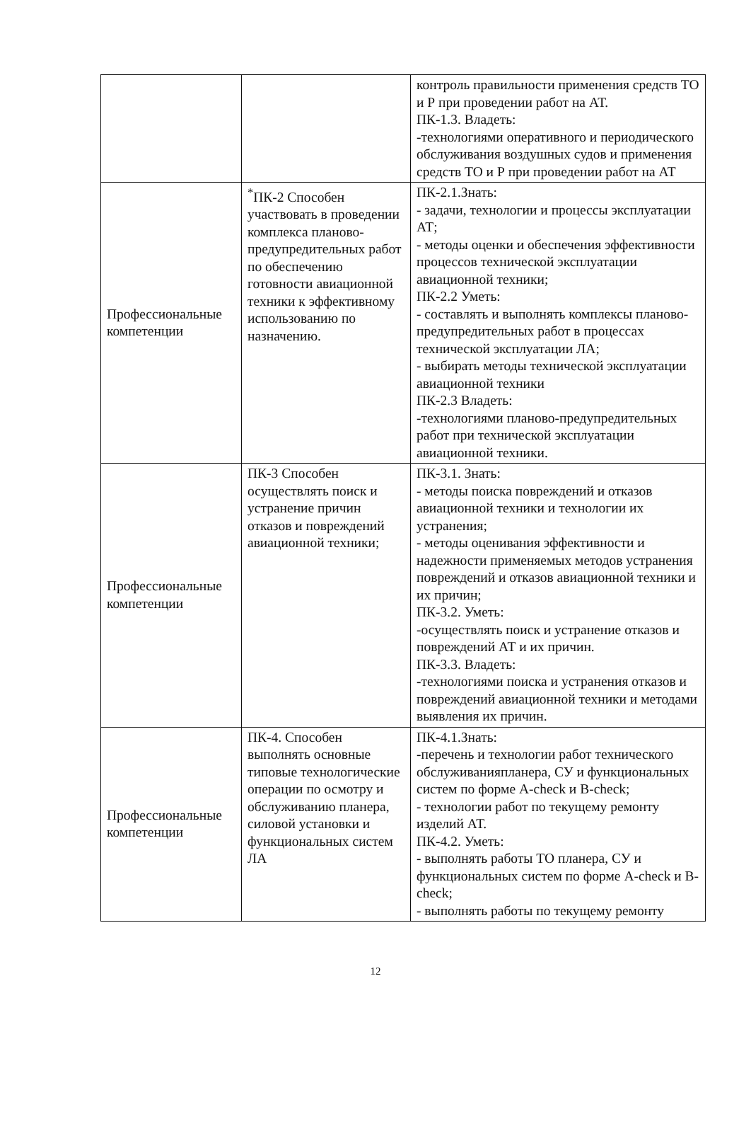| | | контроль правильности применения средств ТО и Р при проведении работ на АТ. ПК-1.3. Владеть: -технологиями оперативного и периодического обслуживания воздушных судов и применения средств ТО и Р при проведении работ на АТ |
| Профессиональные компетенции | <sup>*</sup> ПК-2 Способен участвовать в проведении комплекса планово-предупредительных работ по обеспечению готовности авиационной техники к эффективному использованию по назначению. | ПК-2.1.Знать: - задачи, технологии и процессы эксплуатации АТ; - методы оценки и обеспечения эффективности процессов технической эксплуатации авиационной техники; ПК-2.2 Уметь: - составлять и выполнять комплексы планово-предупредительных работ в процессах технической эксплуатации ЛА; - выбирать методы технической эксплуатации авиационной техники ПК-2.3 Владеть: -технологиями планово-предупредительных работ при технической эксплуатации авиационной техники. |
| Профессиональные компетенции | ПК-3 Способен осуществлять поиск и устранение причин отказов и повреждений авиационной техники; | ПК-3.1. Знать: - методы поиска повреждений и отказов авиационной техники и технологии их устранения; - методы оценивания эффективности и надежности применяемых методов устранения повреждений и отказов авиационной техники и их причин; ПК-3.2. Уметь: -осуществлять поиск и устранение отказов и повреждений АТ и их причин. ПК-3.3. Владеть: -технологиями поиска и устранения отказов и повреждений авиационной техники и методами выявления их причин. |
| Профессиональные компетенции | ПК-4. Способен выполнять основные типовые технологические операции по осмотру и обслуживанию планера, силовой установки и функциональных систем ЛА | ПК-4.1.Знать: -перечень и технологии работ технического обслуживанияпланера, СУ и функциональных систем по форме A-check и B-check; - технологии работ по текущему ремонту изделий АТ. ПК-4.2. Уметь: - выполнять работы ТО планера, СУ и функциональных систем по форме A-check и B-check; - выполнять работы по текущему ремонту |
12